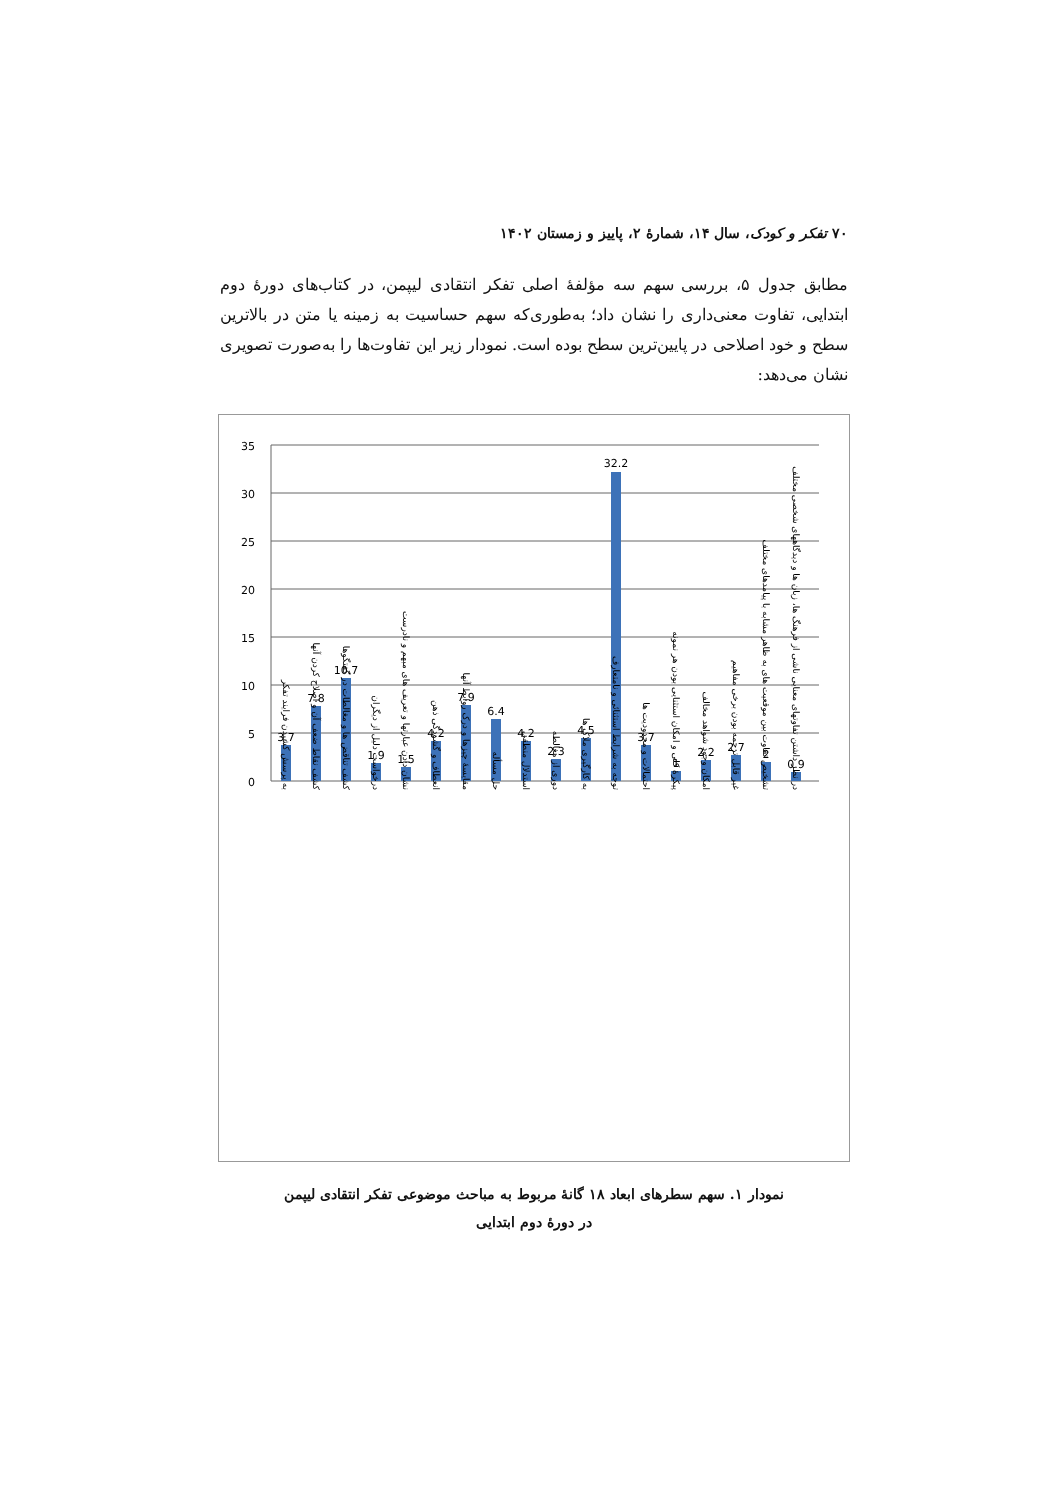۷۰ تفکر و کودک، سال ۱۴، شمارهٔ ۲، پاییز و زمستان ۱۴۰۲
مطابق جدول ۵، بررسی سهم سه مؤلفهٔ اصلی تفکر انتقادی لیپمن، در کتاب‌های دورهٔ دوم ابتدایی، تفاوت معنی‌داری را نشان داد؛ به‌طوری‌که سهم حساسیت به زمینه یا متن در بالاترین سطح و خود اصلاحی در پایین‌ترین سطح بوده است. نمودار زیر این تفاوت‌ها را به‌صورت تصویری نشان می‌دهد:
35
30
25
20
15
10
5
0
3.7
7.8
10.7
1.9
1.5
4.2
7.9
6.4
4.2
2.3
4.5
32.2
3.7
1
2.2
2.7
2
0.9
به پرسش کشیدن فرایند تفکر
کشف نقاط ضعف آن و اصلاح کردن آنها
کشف تناقض ها و مغالطات در گفتگوها
درخواست دلیل از دیگران
نشان دادن عبارتها و تعریف های مبهم و نادرست
انعطاف و گشودگی ذهن
مقایسهٔ چیزها و درک روابط آنها
حل مسأله
استدلال منطقی
دوری از مغالطه
به کارگیری ملاک ها
توجه به شرایط استثنائی و نامتعارف
احتمالات و محدودیت ها
پیکرهٔ کلی و امکان استثنایی بودن هر نمونه
امکان وجود شواهد مخالف
غیر قابل ترجمه بودن برخی مفاهیم
تشخیص تفاوت بین موقعیت های به ظاهر مشابه با پیامدهای مختلف
در نظر داشتن تفاوتهای معنایی ناشی از فرهنگ ها، زبان ها و دیدگاههای شخصی مختلف
نمودار ۱. سهم سطرهای ابعاد ۱۸ گانهٔ مربوط به مباحث موضوعی تفکر انتقادی لیپمن
در دورهٔ دوم ابتدایی